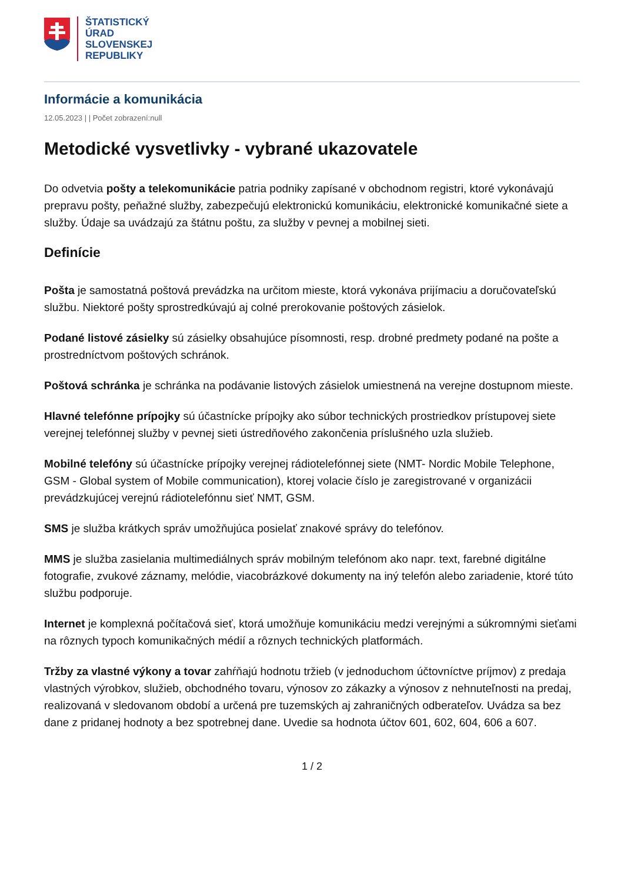ŠTATISTICKÝ
ÚRAD
SLOVENSKEJ
REPUBLIKY
Informácie a komunikácia
12.05.2023 | | Počet zobrazení:null
Metodické vysvetlivky - vybrané ukazovatele
Do odvetvia pošty a telekomunikácie patria podniky zapísané v obchodnom registri, ktoré vykonávajú prepravu pošty, peňažné služby, zabezpečujú elektronickú komunikáciu, elektronické komunikačné siete a služby. Údaje sa uvádzajú za štátnu poštu, za služby v pevnej a mobilnej sieti.
Definície
Pošta je samostatná poštová prevádzka na určitom mieste, ktorá vykonáva prijímaciu a doručovateľskú službu. Niektoré pošty sprostredkúvajú aj colné prerokovanie poštových zásielok.
Podané listové zásielky sú zásielky obsahujúce písomnosti, resp. drobné predmety podané na pošte a prostredníctvom poštových schránok.
Poštová schránka je schránka na podávanie listových zásielok umiestnená na verejne dostupnom mieste.
Hlavné telefónne prípojky sú účastnícke prípojky ako súbor technických prostriedkov prístupovej siete verejnej telefónnej služby v pevnej sieti ústredňového zakončenia príslušného uzla služieb.
Mobilné telefóny sú účastnícke prípojky verejnej rádiotelefónnej siete (NMT- Nordic Mobile Telephone, GSM - Global system of Mobile communication), ktorej volacie číslo je zaregistrované v organizácii prevádzkujúcej verejnú rádiotelefónnu sieť NMT, GSM.
SMS je služba krátkych správ umožňujúca posielať znakové správy do telefónov.
MMS je služba zasielania multimediálnych správ mobilným telefónom ako napr. text, farebné digitálne fotografie, zvukové záznamy, melódie, viacobrázkové dokumenty na iný telefón alebo zariadenie, ktoré túto službu podporuje.
Internet je komplexná počítačová sieť, ktorá umožňuje komunikáciu medzi verejnými a súkromnými sieťami na rôznych typoch komunikačných médií a rôznych technických platformách.
Tržby za vlastné výkony a tovar zahŕňajú hodnotu tržieb (v jednoduchom účtovníctve príjmov) z predaja vlastných výrobkov, služieb, obchodného tovaru, výnosov zo zákazky a výnosov z nehnuteľnosti na predaj, realizovaná v sledovanom období a určená pre tuzemských aj zahraničných odberateľov. Uvádza sa bez dane z pridanej hodnoty a bez spotrebnej dane. Uvedie sa hodnota účtov 601, 602, 604, 606 a 607.
1 / 2